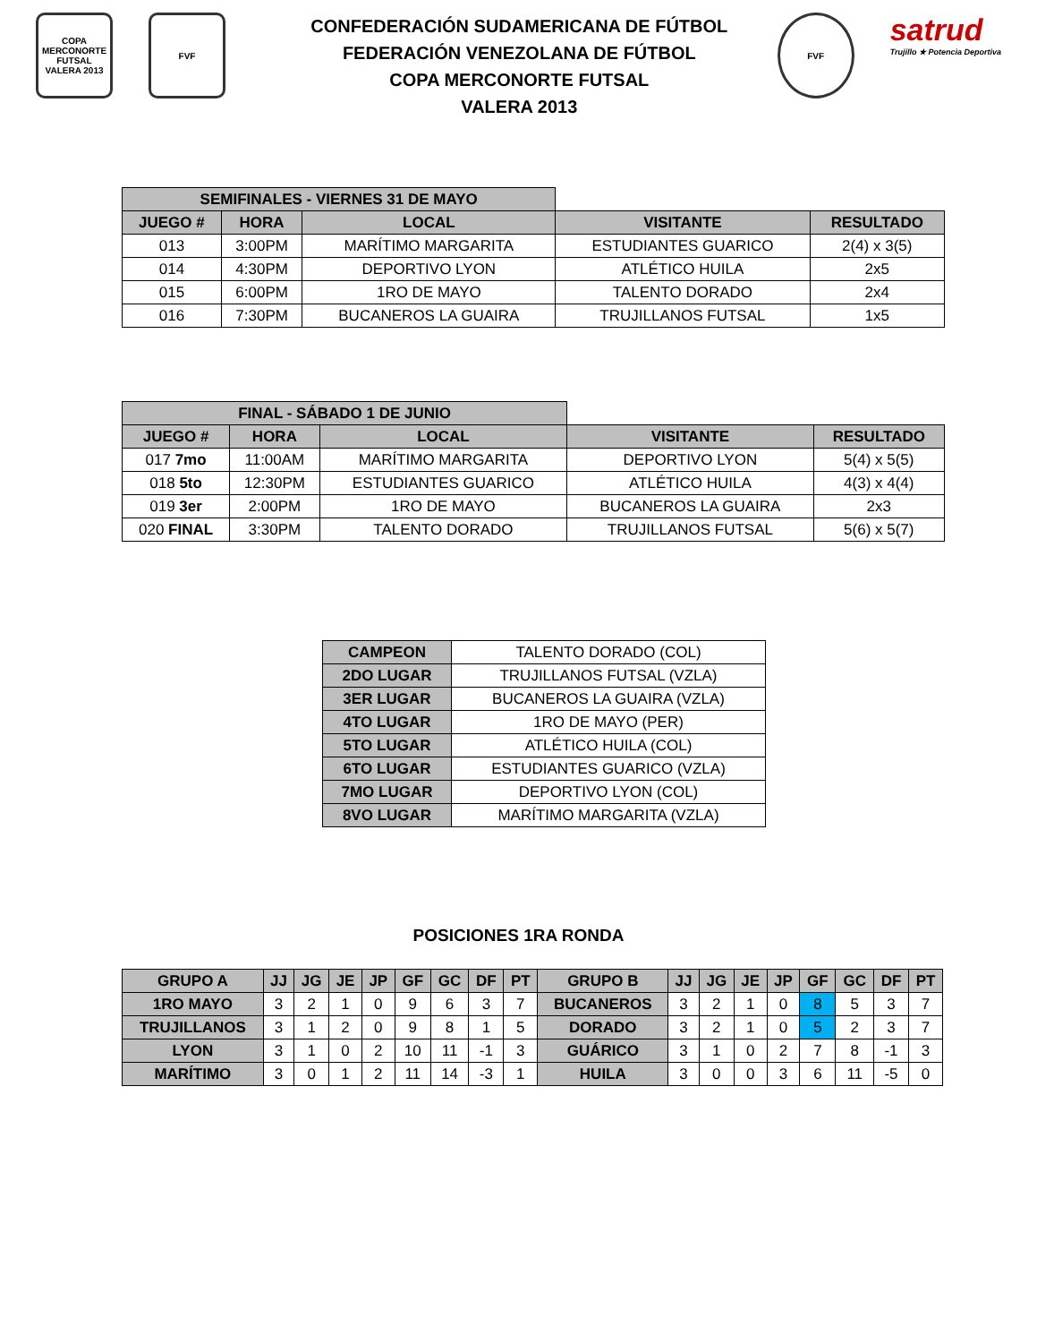COPA MERCONORTE FUTSAL VALERA 2013
FVF
CONFEDERACIÓN SUDAMERICANA DE FÚTBOL
FEDERACIÓN VENEZOLANA DE FÚTBOL
COPA MERCONORTE FUTSAL
VALERA 2013
FVF
satrud
Trujillo ★ Potencia Deportiva
| SEMIFINALES - VIERNES 31 DE MAYO | | | | |
| JUEGO # | HORA | LOCAL | VISITANTE | RESULTADO |
| 013 | 3:00PM | MARÍTIMO MARGARITA | ESTUDIANTES GUARICO | 2(4) x 3(5) |
| 014 | 4:30PM | DEPORTIVO LYON | ATLÉTICO HUILA | 2x5 |
| 015 | 6:00PM | 1RO DE MAYO | TALENTO DORADO | 2x4 |
| 016 | 7:30PM | BUCANEROS LA GUAIRA | TRUJILLANOS FUTSAL | 1x5 |
| FINAL - SÁBADO 1 DE JUNIO | | | | |
| JUEGO # | HORA | LOCAL | VISITANTE | RESULTADO |
| 017 7mo | 11:00AM | MARÍTIMO MARGARITA | DEPORTIVO LYON | 5(4) x 5(5) |
| 018 5to | 12:30PM | ESTUDIANTES GUARICO | ATLÉTICO HUILA | 4(3) x 4(4) |
| 019 3er | 2:00PM | 1RO DE MAYO | BUCANEROS LA GUAIRA | 2x3 |
| 020 FINAL | 3:30PM | TALENTO DORADO | TRUJILLANOS FUTSAL | 5(6) x 5(7) |
| CAMPEON | TALENTO DORADO (COL) |
| 2DO LUGAR | TRUJILLANOS FUTSAL (VZLA) |
| 3ER LUGAR | BUCANEROS LA GUAIRA (VZLA) |
| 4TO LUGAR | 1RO DE MAYO (PER) |
| 5TO LUGAR | ATLÉTICO HUILA (COL) |
| 6TO LUGAR | ESTUDIANTES GUARICO (VZLA) |
| 7MO LUGAR | DEPORTIVO LYON (COL) |
| 8VO LUGAR | MARÍTIMO MARGARITA (VZLA) |
POSICIONES 1RA RONDA
| GRUPO A | JJ | JG | JE | JP | GF | GC | DF | PT | GRUPO B | JJ | JG | JE | JP | GF | GC | DF | PT |
| --- | --- | --- | --- | --- | --- | --- | --- | --- | --- | --- | --- | --- | --- | --- | --- | --- | --- |
| 1RO MAYO | 3 | 2 | 1 | 0 | 9 | 6 | 3 | 7 | BUCANEROS | 3 | 2 | 1 | 0 | 8 | 5 | 3 | 7 |
| TRUJILLANOS | 3 | 1 | 2 | 0 | 9 | 8 | 1 | 5 | DORADO | 3 | 2 | 1 | 0 | 5 | 2 | 3 | 7 |
| LYON | 3 | 1 | 0 | 2 | 10 | 11 | -1 | 3 | GUÁRICO | 3 | 1 | 0 | 2 | 7 | 8 | -1 | 3 |
| MARÍTIMO | 3 | 0 | 1 | 2 | 11 | 14 | -3 | 1 | HUILA | 3 | 0 | 0 | 3 | 6 | 11 | -5 | 0 |